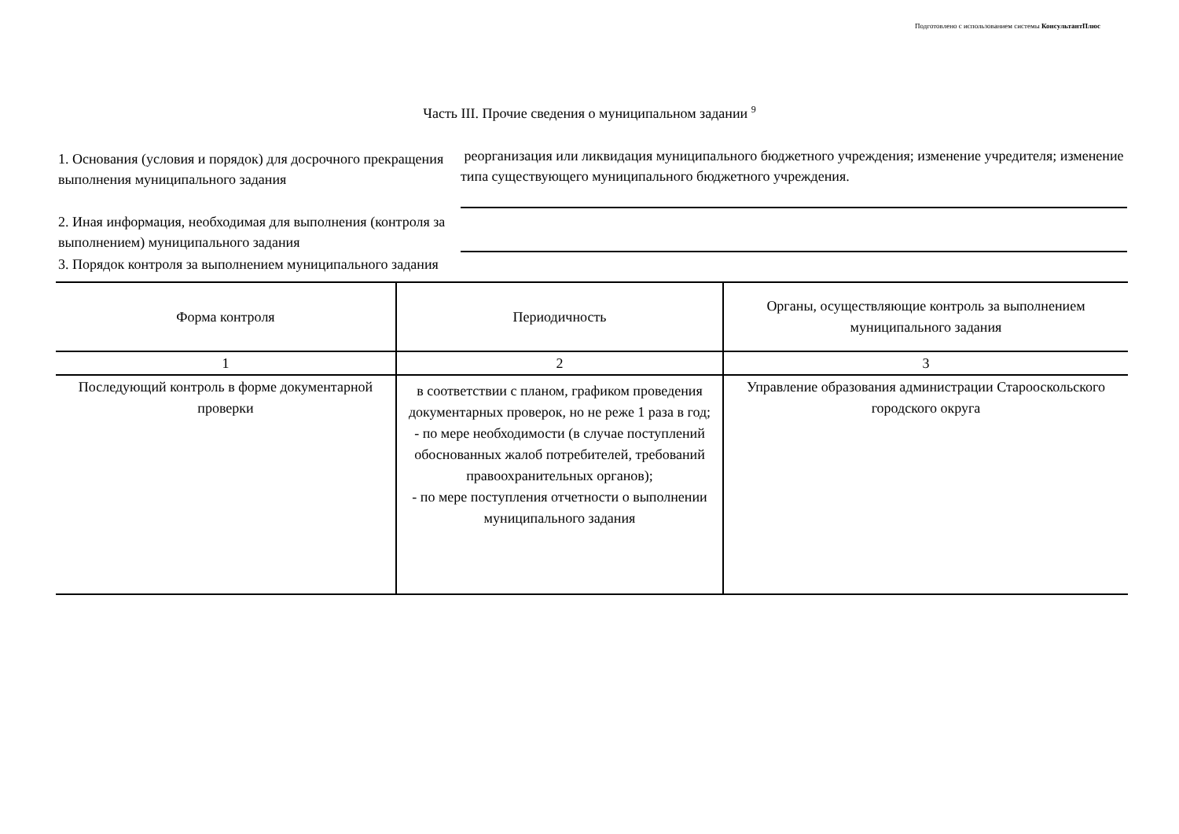Подготовлено с использованием системы КонсультантПлюс
Часть III. Прочие сведения о муниципальном задании <sup>9</sup>
1. Основания (условия и порядок) для досрочного прекращения выполнения муниципального задания
реорганизация или ликвидация муниципального бюджетного учреждения; изменение учредителя; изменение типа существующего муниципального бюджетного учреждения.
2. Иная информация, необходимая для выполнения (контроля за выполнением) муниципального задания
3. Порядок контроля за выполнением муниципального задания
| Форма контроля | Периодичность | Органы, осуществляющие контроль за выполнением муниципального задания |
| --- | --- | --- |
| 1 | 2 | 3 |
| Последующий контроль в форме документарной проверки | в соответствии с планом, графиком проведения документарных проверок, но не реже 1 раза в год; - по мере необходимости (в случае поступлений обоснованных жалоб потребителей, требований правоохранительных органов); - по мере поступления отчетности о выполнении муниципального задания | Управление образования администрации Старооскольского городского округа |